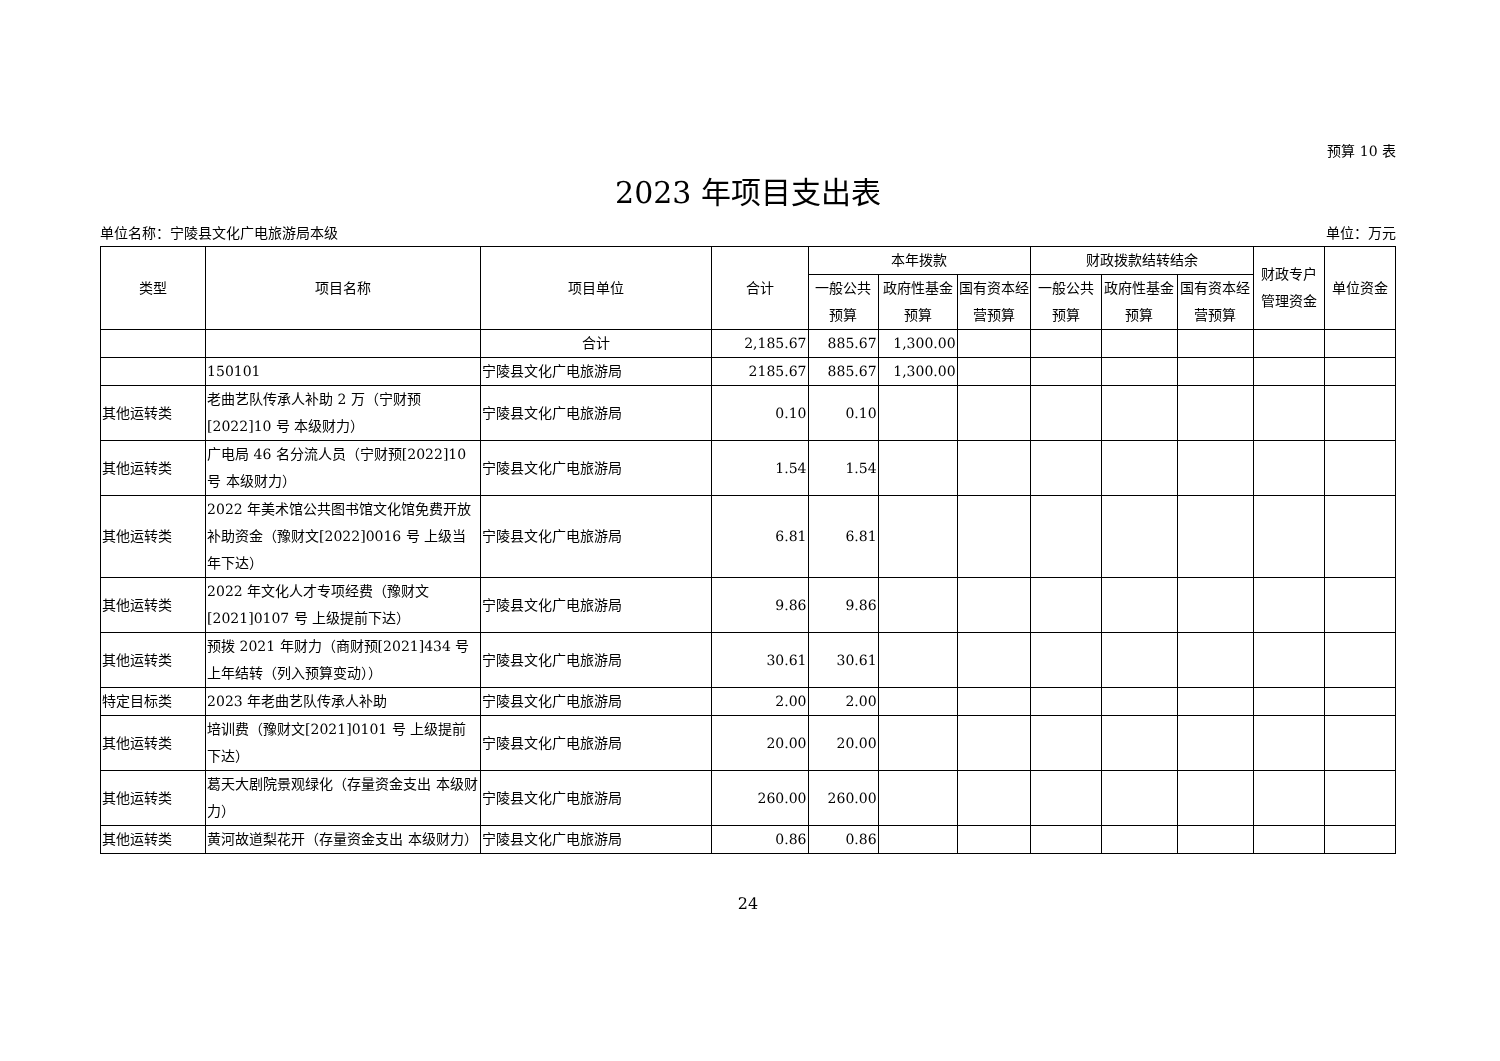预算 10 表
2023 年项目支出表
单位名称：宁陵县文化广电旅游局本级 单位：万元
| 类型 | 项目名称 | 项目单位 | 合计 | 本年拨款 | | | 财政拨款结转结余 | | | 财政专户管理资金 | 单位资金 |
| --- | --- | --- | --- | --- | --- | --- | --- | --- | --- | --- | --- |
| | | | | 一般公共预算 | 政府性基金预算 | 国有资本经营预算 | 一般公共预算 | 政府性基金预算 | 国有资本经营预算 | | |
| | | 合计 | 2,185.67 | 885.67 | 1,300.00 | | | | | | |
| | 150101 | 宁陵县文化广电旅游局 | 2185.67 | 885.67 | 1,300.00 | | | | | | |
| 其他运转类 | 老曲艺队传承人补助 2 万（宁财预[2022]10 号 本级财力） | 宁陵县文化广电旅游局 | 0.10 | 0.10 | | | | | | | |
| 其他运转类 | 广电局 46 名分流人员（宁财预[2022]10 号 本级财力） | 宁陵县文化广电旅游局 | 1.54 | 1.54 | | | | | | | |
| 其他运转类 | 2022 年美术馆公共图书馆文化馆免费开放补助资金（豫财文[2022]0016 号 上级当年下达） | 宁陵县文化广电旅游局 | 6.81 | 6.81 | | | | | | | |
| 其他运转类 | 2022 年文化人才专项经费（豫财文[2021]0107 号 上级提前下达） | 宁陵县文化广电旅游局 | 9.86 | 9.86 | | | | | | | |
| 其他运转类 | 预拨 2021 年财力（商财预[2021]434 号 上年结转（列入预算变动）） | 宁陵县文化广电旅游局 | 30.61 | 30.61 | | | | | | | |
| 特定目标类 | 2023 年老曲艺队传承人补助 | 宁陵县文化广电旅游局 | 2.00 | 2.00 | | | | | | | |
| 其他运转类 | 培训费（豫财文[2021]0101 号 上级提前下达） | 宁陵县文化广电旅游局 | 20.00 | 20.00 | | | | | | | |
| 其他运转类 | 葛天大剧院景观绿化（存量资金支出 本级财力） | 宁陵县文化广电旅游局 | 260.00 | 260.00 | | | | | | | |
| 其他运转类 | 黄河故道梨花开（存量资金支出 本级财力） | 宁陵县文化广电旅游局 | 0.86 | 0.86 | | | | | | | |
24